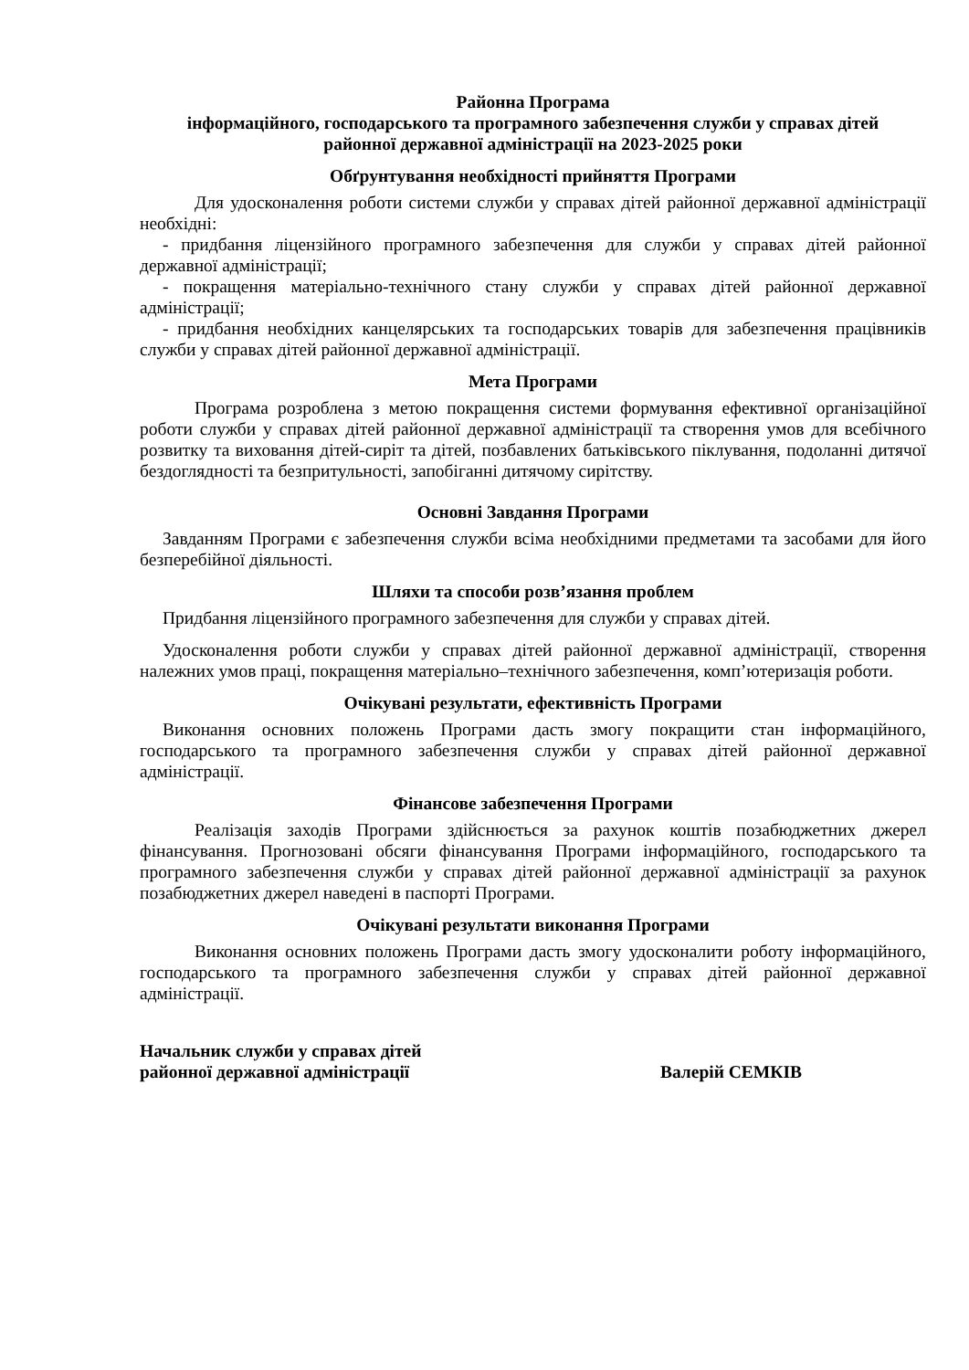Районна Програма
інформаційного, господарського та програмного забезпечення служби у справах дітей
районної державної адміністрації на 2023-2025 роки
Обґрунтування необхідності прийняття Програми
Для удосконалення роботи системи служби у справах дітей районної державної адміністрації необхідні:
- придбання ліцензійного програмного забезпечення для служби у справах дітей районної державної адміністрації;
- покращення матеріально-технічного стану служби у справах дітей районної державної адміністрації;
- придбання необхідних канцелярських та господарських товарів для забезпечення працівників служби у справах дітей районної державної адміністрації.
Мета Програми
Програма розроблена з метою покращення системи формування ефективної організаційної роботи служби у справах дітей районної державної адміністрації та створення умов для всебічного розвитку та виховання дітей-сиріт та дітей, позбавлених батьківського піклування, подоланні дитячої бездоглядності та безпритульності, запобіганні дитячому сирітству.
Основні Завдання Програми
Завданням Програми є забезпечення служби всіма необхідними предметами та засобами для його безперебійної діяльності.
Шляхи та способи розв’язання проблем
Придбання ліцензійного програмного забезпечення для служби у справах дітей.
Удосконалення роботи служби у справах дітей районної державної адміністрації, створення належних умов праці, покращення матеріально–технічного забезпечення, комп’ютеризація роботи.
Очікувані результати, ефективність Програми
Виконання основних положень Програми дасть змогу покращити стан інформаційного, господарського та програмного забезпечення служби у справах дітей районної державної адміністрації.
Фінансове забезпечення Програми
Реалізація заходів Програми здійснюється за рахунок коштів позабюджетних джерел фінансування. Прогнозовані обсяги фінансування Програми інформаційного, господарського та програмного забезпечення служби у справах дітей районної державної адміністрації за рахунок позабюджетних джерел наведені в паспорті Програми.
Очікувані результати виконання Програми
Виконання основних положень Програми дасть змогу удосконалити роботу інформаційного, господарського та програмного забезпечення служби у справах дітей районної державної адміністрації.
Начальник служби у справах дітей
районної державної адміністрації
Валерій СЕМКІВ